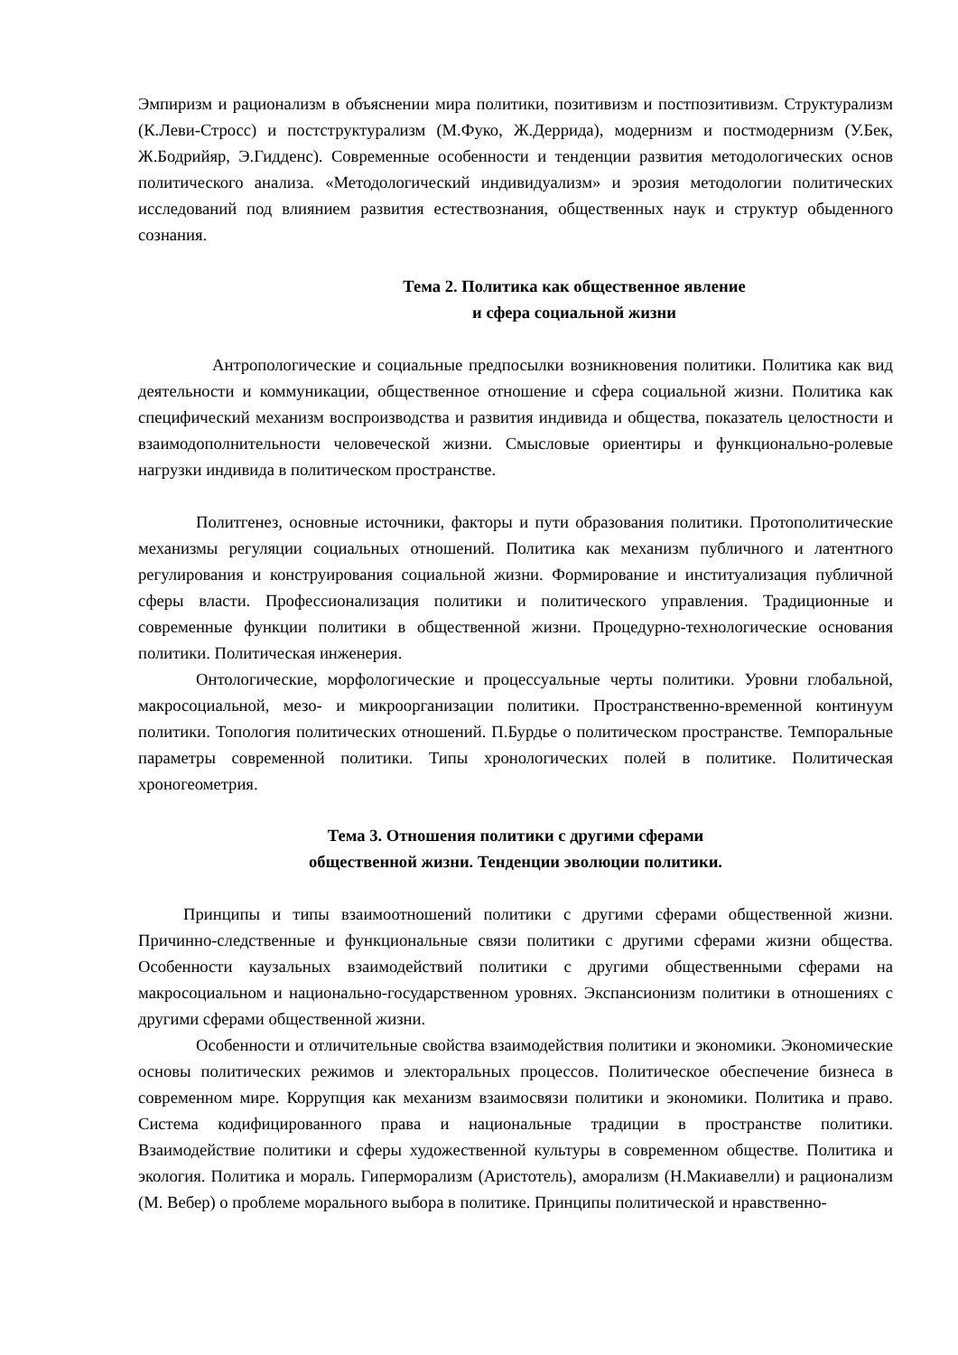Эмпиризм и рационализм в объяснении мира политики, позитивизм и постпозитивизм. Структурализм (К.Леви-Стросс) и постструктурализм (М.Фуко, Ж.Деррида), модернизм и постмодернизм (У.Бек, Ж.Бодрийяр, Э.Гидденс). Современные особенности и тенденции развития методологических основ политического анализа. «Методологический индивидуализм» и эрозия методологии политических исследований под влиянием развития естествознания, общественных наук и структур обыденного сознания.
Тема 2. Политика как общественное явление
и сфера социальной жизни
Антропологические и социальные предпосылки возникновения политики. Политика как вид деятельности и коммуникации, общественное отношение и сфера социальной жизни. Политика как специфический механизм воспроизводства и развития индивида и общества, показатель целостности и взаимодополнительности человеческой жизни. Смысловые ориентиры и функционально-ролевые нагрузки индивида в политическом пространстве.
Политгенез, основные источники, факторы и пути образования политики. Протополитические механизмы регуляции социальных отношений. Политика как механизм публичного и латентного регулирования и конструирования социальной жизни. Формирование и институализация публичной сферы власти. Профессионализация политики и политического управления. Традиционные и современные функции политики в общественной жизни. Процедурно-технологические основания политики. Политическая инженерия.
Онтологические, морфологические и процессуальные черты политики. Уровни глобальной, макросоциальной, мезо- и микроорганизации политики. Пространственно-временной континуум политики. Топология политических отношений. П.Бурдье о политическом пространстве. Темпоральные параметры современной политики. Типы хронологических полей в политике. Политическая хроногеометрия.
Тема 3. Отношения политики с другими сферами
общественной жизни. Тенденции эволюции политики.
Принципы и типы взаимоотношений политики с другими сферами общественной жизни. Причинно-следственные и функциональные связи политики с другими сферами жизни общества. Особенности каузальных взаимодействий политики с другими общественными сферами на макросоциальном и национально-государственном уровнях. Экспансионизм политики в отношениях с другими сферами общественной жизни.
Особенности и отличительные свойства взаимодействия политики и экономики. Экономические основы политических режимов и электоральных процессов. Политическое обеспечение бизнеса в современном мире. Коррупция как механизм взаимосвязи политики и экономики. Политика и право. Система кодифицированного права и национальные традиции в пространстве политики. Взаимодействие политики и сферы художественной культуры в современном обществе. Политика и экология. Политика и мораль. Гиперморализм (Аристотель), аморализм (Н.Макиавелли) и рационализм (М. Вебер) о проблеме морального выбора в политике. Принципы политической и нравственно-